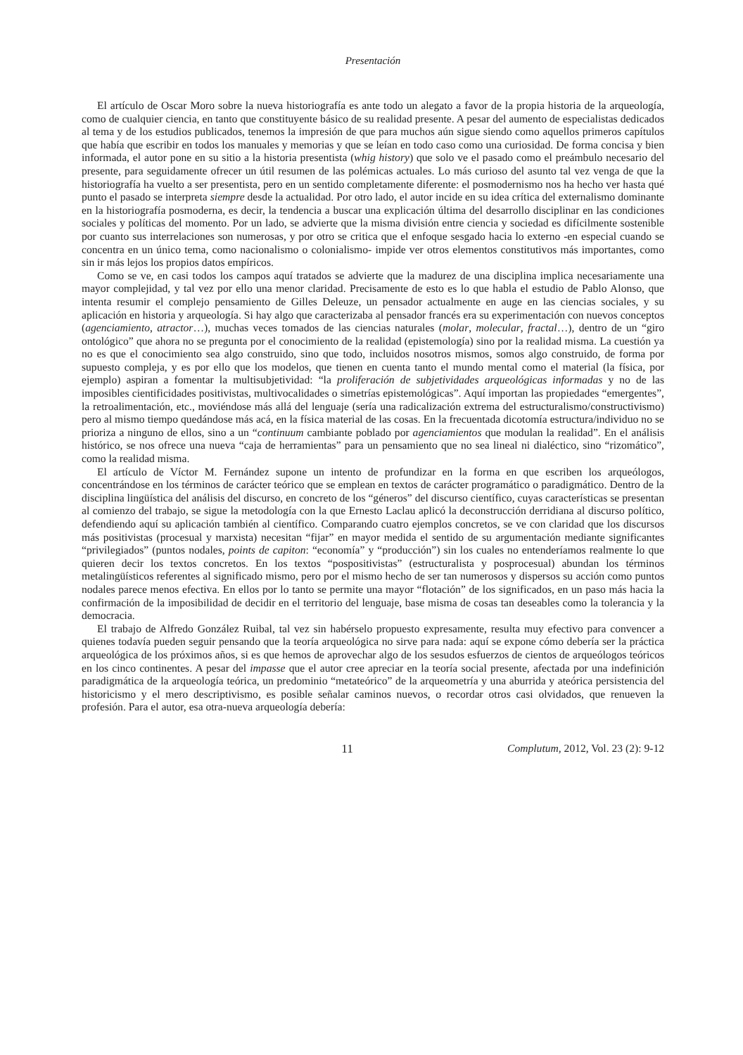Presentación
El artículo de Oscar Moro sobre la nueva historiografía es ante todo un alegato a favor de la propia historia de la arqueología, como de cualquier ciencia, en tanto que constituyente básico de su realidad presente. A pesar del aumento de especialistas dedicados al tema y de los estudios publicados, tenemos la impresión de que para muchos aún sigue siendo como aquellos primeros capítulos que había que escribir en todos los manuales y memorias y que se leían en todo caso como una curiosidad. De forma concisa y bien informada, el autor pone en su sitio a la historia presentista (whig history) que solo ve el pasado como el preámbulo necesario del presente, para seguidamente ofrecer un útil resumen de las polémicas actuales. Lo más curioso del asunto tal vez venga de que la historiografía ha vuelto a ser presentista, pero en un sentido completamente diferente: el posmodernismo nos ha hecho ver hasta qué punto el pasado se interpreta siempre desde la actualidad. Por otro lado, el autor incide en su idea crítica del externalismo dominante en la historiografía posmoderna, es decir, la tendencia a buscar una explicación última del desarrollo disciplinar en las condiciones sociales y políticas del momento. Por un lado, se advierte que la misma división entre ciencia y sociedad es difícilmente sostenible por cuanto sus interrelaciones son numerosas, y por otro se critica que el enfoque sesgado hacia lo externo -en especial cuando se concentra en un único tema, como nacionalismo o colonialismo- impide ver otros elementos constitutivos más importantes, como sin ir más lejos los propios datos empíricos.
Como se ve, en casi todos los campos aquí tratados se advierte que la madurez de una disciplina implica necesariamente una mayor complejidad, y tal vez por ello una menor claridad. Precisamente de esto es lo que habla el estudio de Pablo Alonso, que intenta resumir el complejo pensamiento de Gilles Deleuze, un pensador actualmente en auge en las ciencias sociales, y su aplicación en historia y arqueología. Si hay algo que caracterizaba al pensador francés era su experimentación con nuevos conceptos (agenciamiento, atractor…), muchas veces tomados de las ciencias naturales (molar, molecular, fractal…), dentro de un “giro ontológico” que ahora no se pregunta por el conocimiento de la realidad (epistemología) sino por la realidad misma. La cuestión ya no es que el conocimiento sea algo construido, sino que todo, incluidos nosotros mismos, somos algo construido, de forma por supuesto compleja, y es por ello que los modelos, que tienen en cuenta tanto el mundo mental como el material (la física, por ejemplo) aspiran a fomentar la multisubjetividad: “la proliferación de subjetividades arqueológicas informadas y no de las imposibles cientificidades positivistas, multivocalidades o simetrías epistemológicas”. Aquí importan las propiedades “emergentes”, la retroalimentación, etc., moviéndose más allá del lenguaje (sería una radicalización extrema del estructuralismo/constructivismo) pero al mismo tiempo quedándose más acá, en la física material de las cosas. En la frecuentada dicotomía estructura/individuo no se prioriza a ninguno de ellos, sino a un “continuum cambiante poblado por agenciamientos que modulan la realidad”. En el análisis histórico, se nos ofrece una nueva “caja de herramientas” para un pensamiento que no sea lineal ni dialéctico, sino “rizomático”, como la realidad misma.
El artículo de Víctor M. Fernández supone un intento de profundizar en la forma en que escriben los arqueólogos, concentrándose en los términos de carácter teórico que se emplean en textos de carácter programático o paradigmático. Dentro de la disciplina lingüística del análisis del discurso, en concreto de los “géneros” del discurso científico, cuyas características se presentan al comienzo del trabajo, se sigue la metodología con la que Ernesto Laclau aplicó la deconstrucción derridiana al discurso político, defendiendo aquí su aplicación también al científico. Comparando cuatro ejemplos concretos, se ve con claridad que los discursos más positivistas (procesual y marxista) necesitan “fijar” en mayor medida el sentido de su argumentación mediante significantes “privilegiados” (puntos nodales, points de capiton: “economía” y “producción”) sin los cuales no entenderíamos realmente lo que quieren decir los textos concretos. En los textos “pospositivistas” (estructuralista y posprocesual) abundan los términos metalingüísticos referentes al significado mismo, pero por el mismo hecho de ser tan numerosos y dispersos su acción como puntos nodales parece menos efectiva. En ellos por lo tanto se permite una mayor “flotación” de los significados, en un paso más hacia la confirmación de la imposibilidad de decidir en el territorio del lenguaje, base misma de cosas tan deseables como la tolerancia y la democracia.
El trabajo de Alfredo González Ruibal, tal vez sin habérselo propuesto expresamente, resulta muy efectivo para convencer a quienes todavía pueden seguir pensando que la teoría arqueológica no sirve para nada: aquí se expone cómo debería ser la práctica arqueológica de los próximos años, si es que hemos de aprovechar algo de los sesudos esfuerzos de cientos de arqueólogos teóricos en los cinco continentes. A pesar del impasse que el autor cree apreciar en la teoría social presente, afectada por una indefinición paradigmática de la arqueología teórica, un predominio “metateórico” de la arqueometría y una aburrida y ateórica persistencia del historicismo y el mero descriptivismo, es posible señalar caminos nuevos, o recordar otros casi olvidados, que renueven la profesión. Para el autor, esa otra-nueva arqueología debería:
11 Complutum, 2012, Vol. 23 (2): 9-12